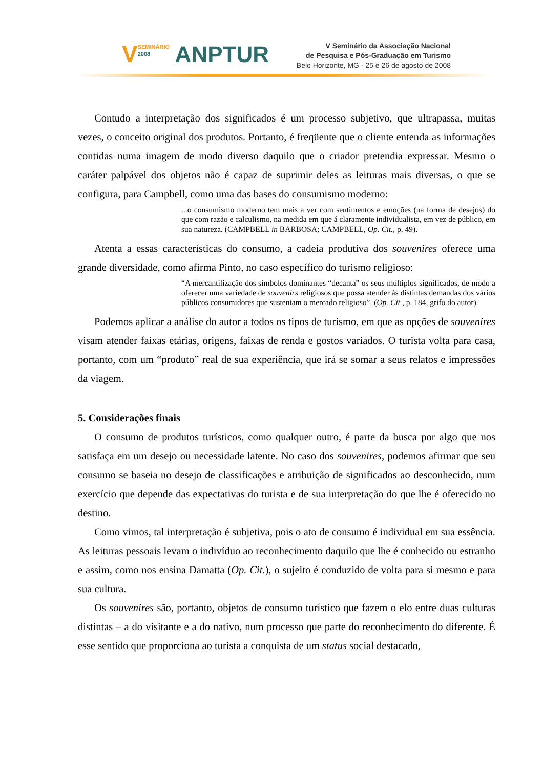VSEMINÁRIO
2008 ANPTUR
V Seminário da Associação Nacional
de Pesquisa e Pós-Graduação em Turismo
Belo Horizonte, MG - 25 e 26 de agosto de 2008
Contudo a interpretação dos significados é um processo subjetivo, que ultrapassa, muitas vezes, o conceito original dos produtos. Portanto, é freqüente que o cliente entenda as informações contidas numa imagem de modo diverso daquilo que o criador pretendia expressar. Mesmo o caráter palpável dos objetos não é capaz de suprimir deles as leituras mais diversas, o que se configura, para Campbell, como uma das bases do consumismo moderno:
...o consumismo moderno tem mais a ver com sentimentos e emoções (na forma de desejos) do que com razão e calculismo, na medida em que á claramente individualista, em vez de público, em sua natureza. (CAMPBELL in BARBOSA; CAMPBELL, Op. Cit., p. 49).
Atenta a essas características do consumo, a cadeia produtiva dos souvenires oferece uma grande diversidade, como afirma Pinto, no caso específico do turismo religioso:
“A mercantilização dos símbolos dominantes “decanta” os seus múltiplos significados, de modo a oferecer uma variedade de souvenirs religiosos que possa atender às distintas demandas dos vários públicos consumidores que sustentam o mercado religioso”. (Op. Cit., p. 184, grifo do autor).
Podemos aplicar a análise do autor a todos os tipos de turismo, em que as opções de souvenires visam atender faixas etárias, origens, faixas de renda e gostos variados. O turista volta para casa, portanto, com um “produto” real de sua experiência, que irá se somar a seus relatos e impressões da viagem.
5. Considerações finais
O consumo de produtos turísticos, como qualquer outro, é parte da busca por algo que nos satisfaça em um desejo ou necessidade latente. No caso dos souvenires, podemos afirmar que seu consumo se baseia no desejo de classificações e atribuição de significados ao desconhecido, num exercício que depende das expectativas do turista e de sua interpretação do que lhe é oferecido no destino.
Como vimos, tal interpretação é subjetiva, pois o ato de consumo é individual em sua essência. As leituras pessoais levam o indivíduo ao reconhecimento daquilo que lhe é conhecido ou estranho e assim, como nos ensina Damatta (Op. Cit.), o sujeito é conduzido de volta para si mesmo e para sua cultura.
Os souvenires são, portanto, objetos de consumo turístico que fazem o elo entre duas culturas distintas – a do visitante e a do nativo, num processo que parte do reconhecimento do diferente. É esse sentido que proporciona ao turista a conquista de um status social destacado,